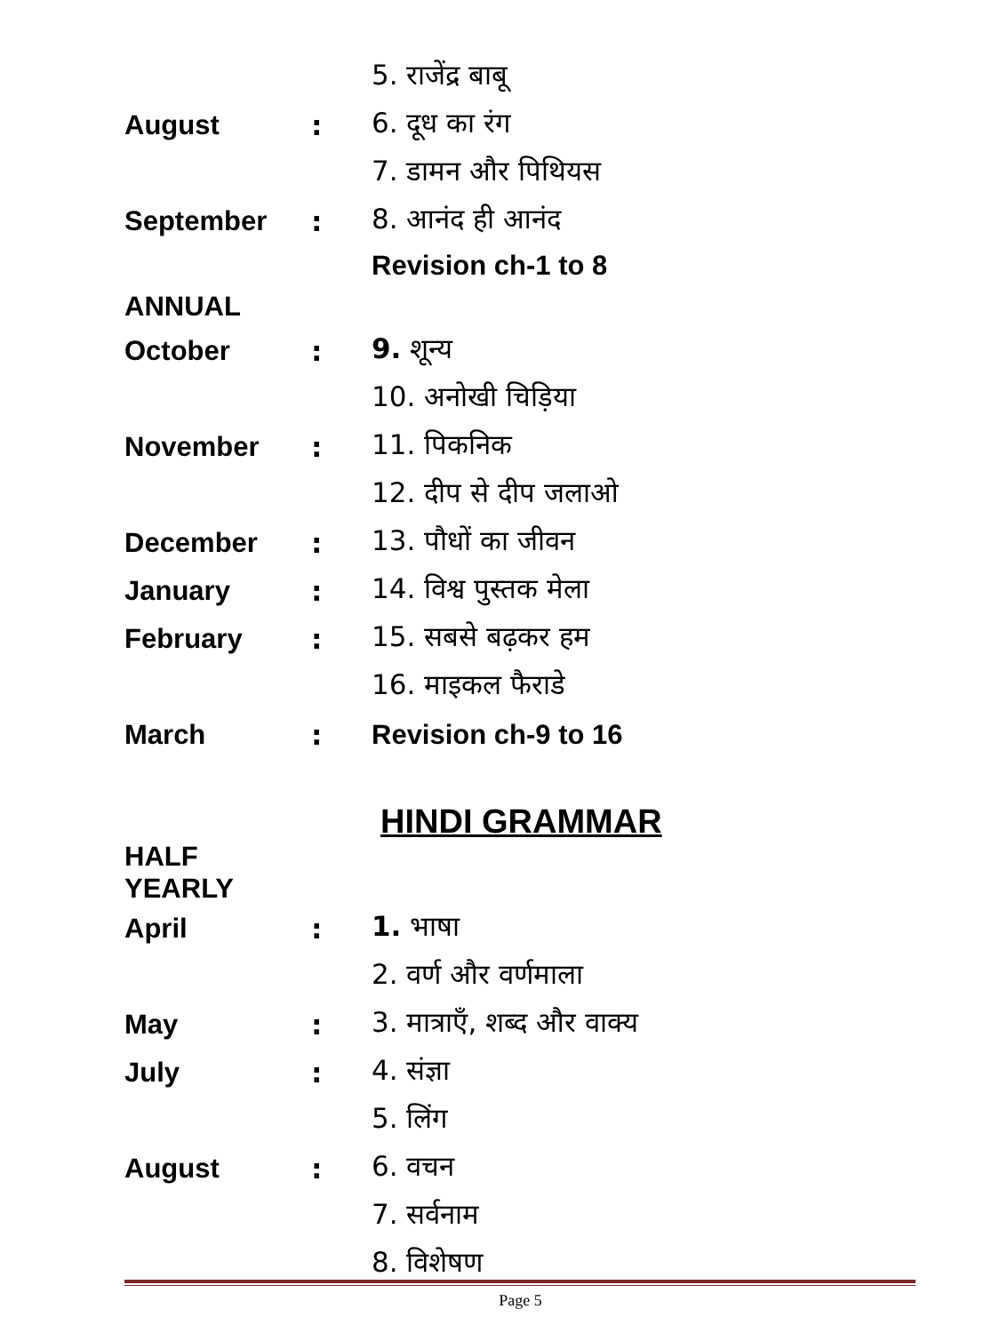| | | 5. राजेंद्र बाबू |
| August | : | 6. दूध का रंग |
| | | 7. डामन और पिथियस |
| September | : | 8. आनंद ही आनंद |
| | | Revision ch-1 to 8 |
| ANNUAL | | |
| October | : | 9. शून्य |
| | | 10. अनोखी चिड़िया |
| November | : | 11. पिकनिक |
| | | 12. दीप से दीप जलाओ |
| December | : | 13. पौधों का जीवन |
| January | : | 14. विश्व पुस्तक मेला |
| February | : | 15. सबसे बढ़कर हम |
| | | 16. माइकल फैराडे |
| March | : | Revision ch-9 to 16 |
| HINDI GRAMMAR | | |
| HALF YEARLY | | |
| April | : | 1. भाषा |
| | | 2. वर्ण और वर्णमाला |
| May | : | 3. मात्राएँ, शब्द और वाक्य |
| July | : | 4. संज्ञा |
| | | 5. लिंग |
| August | : | 6. वचन |
| | | 7. सर्वनाम |
| | | 8. विशेषण |
Page 5